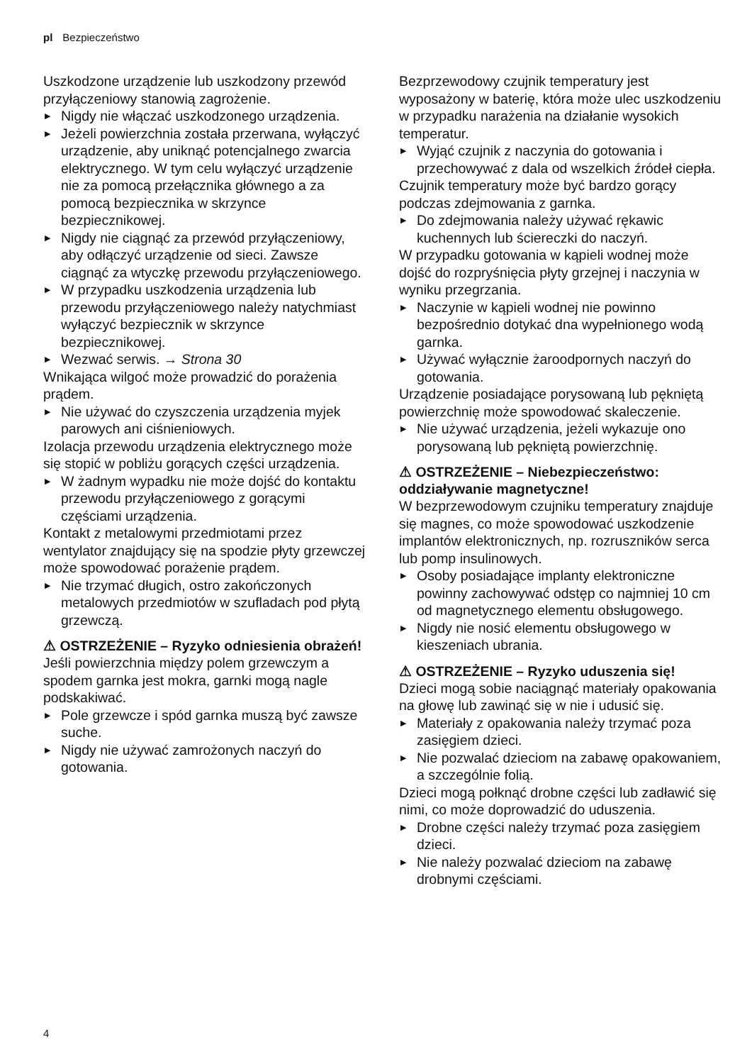pl Bezpieczeństwo
Uszkodzone urządzenie lub uszkodzony przewód przyłączeniowy stanowią zagrożenie.
▶ Nigdy nie włączać uszkodzonego urządzenia.
▶ Jeżeli powierzchnia została przerwana, wyłączyć urządzenie, aby uniknąć potencjalnego zwarcia elektrycznego. W tym celu wyłączyć urządzenie nie za pomocą przełącznika głównego a za pomocą bezpiecznika w skrzynce bezpiecznikowej.
▶ Nigdy nie ciągnąć za przewód przyłączeniowy, aby odłączyć urządzenie od sieci. Zawsze ciągnąć za wtyczkę przewodu przyłączeniowego.
▶ W przypadku uszkodzenia urządzenia lub przewodu przyłączeniowego należy natychmiast wyłączyć bezpiecznik w skrzynce bezpiecznikowej.
▶ Wezwać serwis. → Strona 30
Wnikająca wilgoć może prowadzić do porażenia prądem.
▶ Nie używać do czyszczenia urządzenia myjek parowych ani ciśnieniowych.
Izolacja przewodu urządzenia elektrycznego może się stopić w pobliżu gorących części urządzenia.
▶ W żadnym wypadku nie może dojść do kontaktu przewodu przyłączeniowego z gorącymi częściami urządzenia.
Kontakt z metalowymi przedmiotami przez wentylator znajdujący się na spodzie płyty grzewczej może spowodować porażenie prądem.
▶ Nie trzymać długich, ostro zakończonych metalowych przedmiotów w szufladach pod płytą grzewczą.
⚠ OSTRZEŻENIE – Ryzyko odniesienia obrażeń!
Jeśli powierzchnia między polem grzewczym a spodem garnka jest mokra, garnki mogą nagle podskakiwać.
▶ Pole grzewcze i spód garnka muszą być zawsze suche.
▶ Nigdy nie używać zamrożonych naczyń do gotowania.
Bezprzewodowy czujnik temperatury jest wyposażony w baterię, która może ulec uszkodzeniu w przypadku narażenia na działanie wysokich temperatur.
▶ Wyjąć czujnik z naczynia do gotowania i przechowywać z dala od wszelkich źródeł ciepła.
Czujnik temperatury może być bardzo gorący podczas zdejmowania z garnka.
▶ Do zdejmowania należy używać rękawic kuchennych lub ściereczki do naczyń.
W przypadku gotowania w kąpieli wodnej może dojść do rozpryśnięcia płyty grzejnej i naczynia w wyniku przegrzania.
▶ Naczynie w kąpieli wodnej nie powinno bezpośrednio dotykać dna wypełnionego wodą garnka.
▶ Używać wyłącznie żaroodpornych naczyń do gotowania.
Urządzenie posiadające porysowaną lub pękniętą powierzchnię może spowodować skaleczenie.
▶ Nie używać urządzenia, jeżeli wykazuje ono porysowaną lub pękniętą powierzchnię.
⚠ OSTRZEŻENIE – Niebezpieczeństwo: oddziaływanie magnetyczne!
W bezprzewodowym czujniku temperatury znajduje się magnes, co może spowodować uszkodzenie implantów elektronicznych, np. rozruszników serca lub pomp insulinowych.
▶ Osoby posiadające implanty elektroniczne powinny zachowywać odstęp co najmniej 10 cm od magnetycznego elementu obsługowego.
▶ Nigdy nie nosić elementu obsługowego w kieszeniach ubrania.
⚠ OSTRZEŻENIE – Ryzyko uduszenia się!
Dzieci mogą sobie naciągnąć materiały opakowania na głowę lub zawinąć się w nie i udusić się.
▶ Materiały z opakowania należy trzymać poza zasięgiem dzieci.
▶ Nie pozwalać dzieciom na zabawę opakowaniem, a szczególnie folią.
Dzieci mogą połknąć drobne części lub zadławić się nimi, co może doprowadzić do uduszenia.
▶ Drobne części należy trzymać poza zasięgiem dzieci.
▶ Nie należy pozwalać dzieciom na zabawę drobnymi częściami.
4